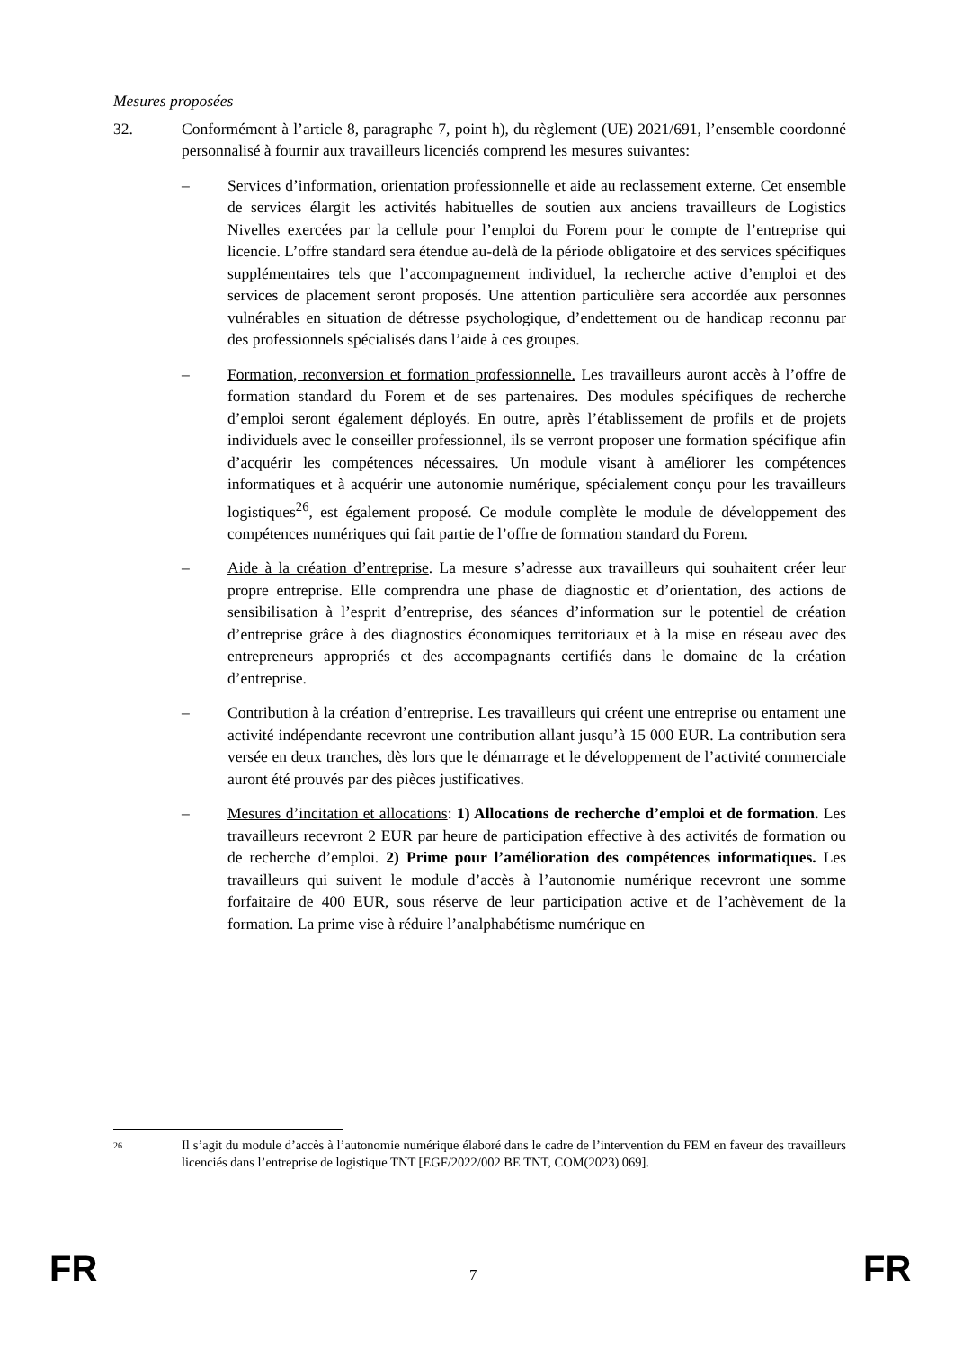Mesures proposées
32. Conformément à l’article 8, paragraphe 7, point h), du règlement (UE) 2021/691, l’ensemble coordonné personnalisé à fournir aux travailleurs licenciés comprend les mesures suivantes:
– Services d’information, orientation professionnelle et aide au reclassement externe. Cet ensemble de services élargit les activités habituelles de soutien aux anciens travailleurs de Logistics Nivelles exercées par la cellule pour l’emploi du Forem pour le compte de l’entreprise qui licencie. L’offre standard sera étendue au-delà de la période obligatoire et des services spécifiques supplémentaires tels que l’accompagnement individuel, la recherche active d’emploi et des services de placement seront proposés. Une attention particulière sera accordée aux personnes vulnérables en situation de détresse psychologique, d’endettement ou de handicap reconnu par des professionnels spécialisés dans l’aide à ces groupes.
– Formation, reconversion et formation professionnelle. Les travailleurs auront accès à l’offre de formation standard du Forem et de ses partenaires. Des modules spécifiques de recherche d’emploi seront également déployés. En outre, après l’établissement de profils et de projets individuels avec le conseiller professionnel, ils se verront proposer une formation spécifique afin d’acquérir les compétences nécessaires. Un module visant à améliorer les compétences informatiques et à acquérir une autonomie numérique, spécialement conçu pour les travailleurs logistiques<sup>26</sup>, est également proposé. Ce module complète le module de développement des compétences numériques qui fait partie de l’offre de formation standard du Forem.
– Aide à la création d’entreprise. La mesure s’adresse aux travailleurs qui souhaitent créer leur propre entreprise. Elle comprendra une phase de diagnostic et d’orientation, des actions de sensibilisation à l’esprit d’entreprise, des séances d’information sur le potentiel de création d’entreprise grâce à des diagnostics économiques territoriaux et à la mise en réseau avec des entrepreneurs appropriés et des accompagnants certifiés dans le domaine de la création d’entreprise.
– Contribution à la création d’entreprise. Les travailleurs qui créent une entreprise ou entament une activité indépendante recevront une contribution allant jusqu’à 15 000 EUR. La contribution sera versée en deux tranches, dès lors que le démarrage et le développement de l’activité commerciale auront été prouvés par des pièces justificatives.
– Mesures d’incitation et allocations: 1) Allocations de recherche d’emploi et de formation. Les travailleurs recevront 2 EUR par heure de participation effective à des activités de formation ou de recherche d’emploi. 2) Prime pour l’amélioration des compétences informatiques. Les travailleurs qui suivent le module d’accès à l’autonomie numérique recevront une somme forfaitaire de 400 EUR, sous réserve de leur participation active et de l’achèvement de la formation. La prime vise à réduire l’analphabétisme numérique en
26
Il s’agit du module d’accès à l’autonomie numérique élaboré dans le cadre de l’intervention du FEM en faveur des travailleurs licenciés dans l’entreprise de logistique TNT [EGF/2022/002 BE TNT, COM(2023) 069].
FR 7 FR